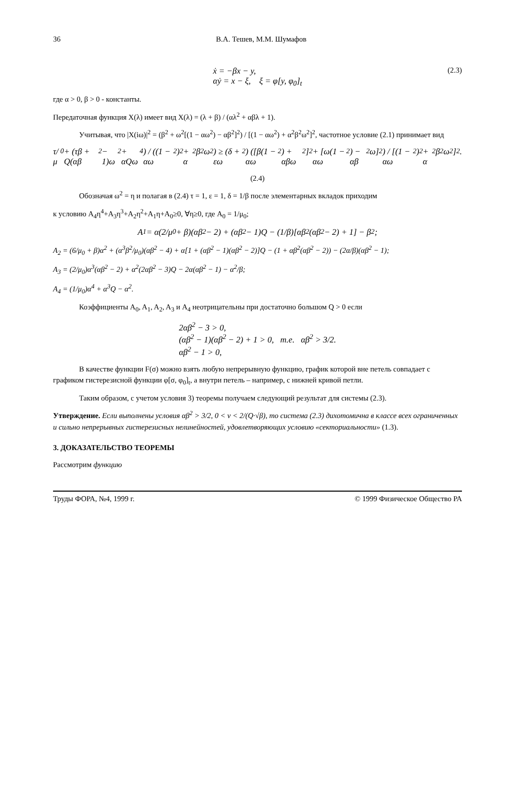36 В.А. Тешев, М.М. Шумафов
ẋ = −βx − y,
αẏ = x − ξ, ξ = φ[y, φ<sub>0</sub>]<sub>t</sub>
(2.3)
где α > 0, β > 0 - константы.
Передаточная функция X(λ) имеет вид X(λ) = (λ + β) / (αλ<sup>2</sup> + αβλ + 1).
Учитывая, что |X(iω)|<sup>2</sup> = (β<sup>2</sup> + ω<sup>2</sup>[(1 − αω<sup>2</sup>) − αβ<sup>2</sup>]<sup>2</sup>) / [(1 − αω<sup>2</sup>) + α<sup>2</sup>β<sup>2</sup>ω<sup>2</sup>]<sup>2</sup>, частотное условие (2.1) принимает вид
τ/μ<sub>0</sub> + (τβ + Q(αβ<sup>2</sup> − 1)ω<sup>2</sup> + αQω<sup>4</sup>) / ((1 − αω<sup>2</sup>)<sup>2</sup> + α<sup>2</sup>β<sup>2</sup>ω<sup>2</sup>) ≥ (δ + εω<sup>2</sup>) ([β(1 − αω<sup>2</sup>) + αβω<sup>2</sup>]<sup>2</sup> + [ω(1 − αω<sup>2</sup>) − αβ<sup>2</sup>ω]<sup>2</sup>) / [(1 − αω<sup>2</sup>)<sup>2</sup> + α<sup>2</sup>β<sup>2</sup>ω<sup>2</sup>]<sup>2</sup> .
(2.4)
Обозначая ω<sup>2</sup> = η и полагая в (2.4) τ = 1, ε = 1, δ = 1/β после элементарных вкладок приходим
к условию A<sub>4</sub>η<sup>4</sup>+A<sub>3</sub>η<sup>3</sup>+A<sub>2</sub>η<sup>2</sup>+A<sub>1</sub>η+A<sub>0</sub>≥0, ∀η≥0, где A<sub>0</sub> = 1/μ<sub>0</sub>;
A<sub>1</sub> = α(2/μ<sub>0</sub> + β)(αβ<sup>2</sup> − 2) + (αβ<sup>2</sup> − 1)Q − (1/β)[αβ<sup>2</sup>(αβ<sup>2</sup> − 2) + 1] − β<sup>2</sup>;
A<sub>2</sub> = (6/μ<sub>0</sub> + β)α<sup>2</sup> + (α<sup>3</sup>β<sup>2</sup>/μ<sub>0</sub>)(αβ<sup>2</sup> − 4) + α[1 + (αβ<sup>2</sup> − 1)(αβ<sup>2</sup> − 2)]Q − (1 + αβ<sup>2</sup>(αβ<sup>2</sup> − 2)) − (2α/β)(αβ<sup>2</sup> − 1);
A<sub>3</sub> = (2/μ<sub>0</sub>)α<sup>3</sup>(αβ<sup>2</sup> − 2) + α<sup>2</sup>(2αβ<sup>2</sup> − 3)Q − 2α(αβ<sup>2</sup> − 1) − α<sup>2</sup>/β;
A<sub>4</sub> = (1/μ<sub>0</sub>)α<sup>4</sup> + α<sup>3</sup>Q − α<sup>2</sup>.
Коэффициенты A<sub>0</sub>, A<sub>1</sub>, A<sub>2</sub>, A<sub>3</sub> и A<sub>4</sub> неотрицательны при достаточно большом Q > 0 если
2αβ<sup>2</sup> − 3 > 0,
(αβ<sup>2</sup> − 1)(αβ<sup>2</sup> − 2) + 1 > 0, т.е. αβ<sup>2</sup> > 3/2.
αβ<sup>2</sup> − 1 > 0,
В качестве функции F(σ) можно взять любую непрерывную функцию, график которой вне петель совпадает с графиком гистерезисной функции φ[σ, φ<sub>0</sub>]<sub>t</sub>, а внутри петель – например, с нижней кривой петли.
Таким образом, с учетом условия 3) теоремы получаем следующий результат для системы (2.3).
Утверждение. Если выполнены условия αβ<sup>2</sup> > 3/2, 0 < ν < 2/(Q·√β), то система (2.3) дихотомична в классе всех ограниченных и сильно непрерывных гистерезисных нелинейностей, удовлетворяющих условию «секториальности» (1.3).
3. ДОКАЗАТЕЛЬСТВО ТЕОРЕМЫ
Рассмотрим функцию
Труды ФОРА, №4, 1999 г. © 1999 Физическое Общество РА